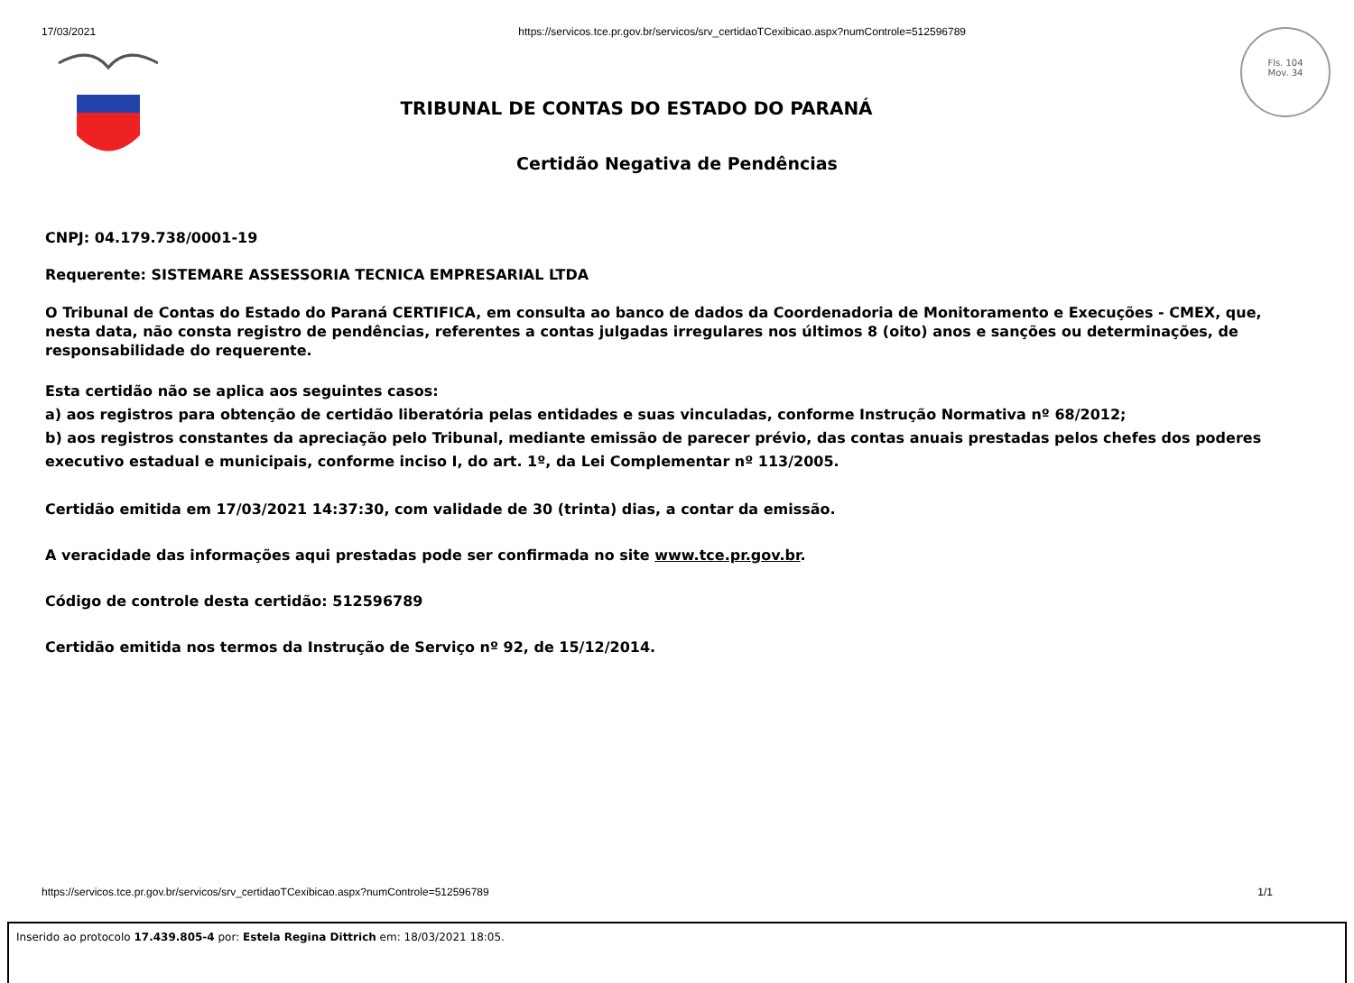17/03/2021 https://servicos.tce.pr.gov.br/servicos/srv_certidaoTCexibicao.aspx?numControle=512596789
Fls. 104
Mov. 34
TRIBUNAL DE CONTAS DO ESTADO DO PARANÁ
Certidão Negativa de Pendências
CNPJ: 04.179.738/0001-19
Requerente: SISTEMARE ASSESSORIA TECNICA EMPRESARIAL LTDA
O Tribunal de Contas do Estado do Paraná CERTIFICA, em consulta ao banco de dados da Coordenadoria de Monitoramento e Execuções - CMEX, que, nesta data, não consta registro de pendências, referentes a contas julgadas irregulares nos últimos 8 (oito) anos e sanções ou determinações, de responsabilidade do requerente.
Esta certidão não se aplica aos seguintes casos:
a) aos registros para obtenção de certidão liberatória pelas entidades e suas vinculadas, conforme Instrução Normativa nº 68/2012;
b) aos registros constantes da apreciação pelo Tribunal, mediante emissão de parecer prévio, das contas anuais prestadas pelos chefes dos poderes executivo estadual e municipais, conforme inciso I, do art. 1º, da Lei Complementar nº 113/2005.
Certidão emitida em 17/03/2021 14:37:30, com validade de 30 (trinta) dias, a contar da emissão.
A veracidade das informações aqui prestadas pode ser confirmada no site www.tce.pr.gov.br.
Código de controle desta certidão: 512596789
Certidão emitida nos termos da Instrução de Serviço nº 92, de 15/12/2014.
https://servicos.tce.pr.gov.br/servicos/srv_certidaoTCexibicao.aspx?numControle=512596789 1/1
Inserido ao protocolo 17.439.805-4 por: Estela Regina Dittrich em: 18/03/2021 18:05.